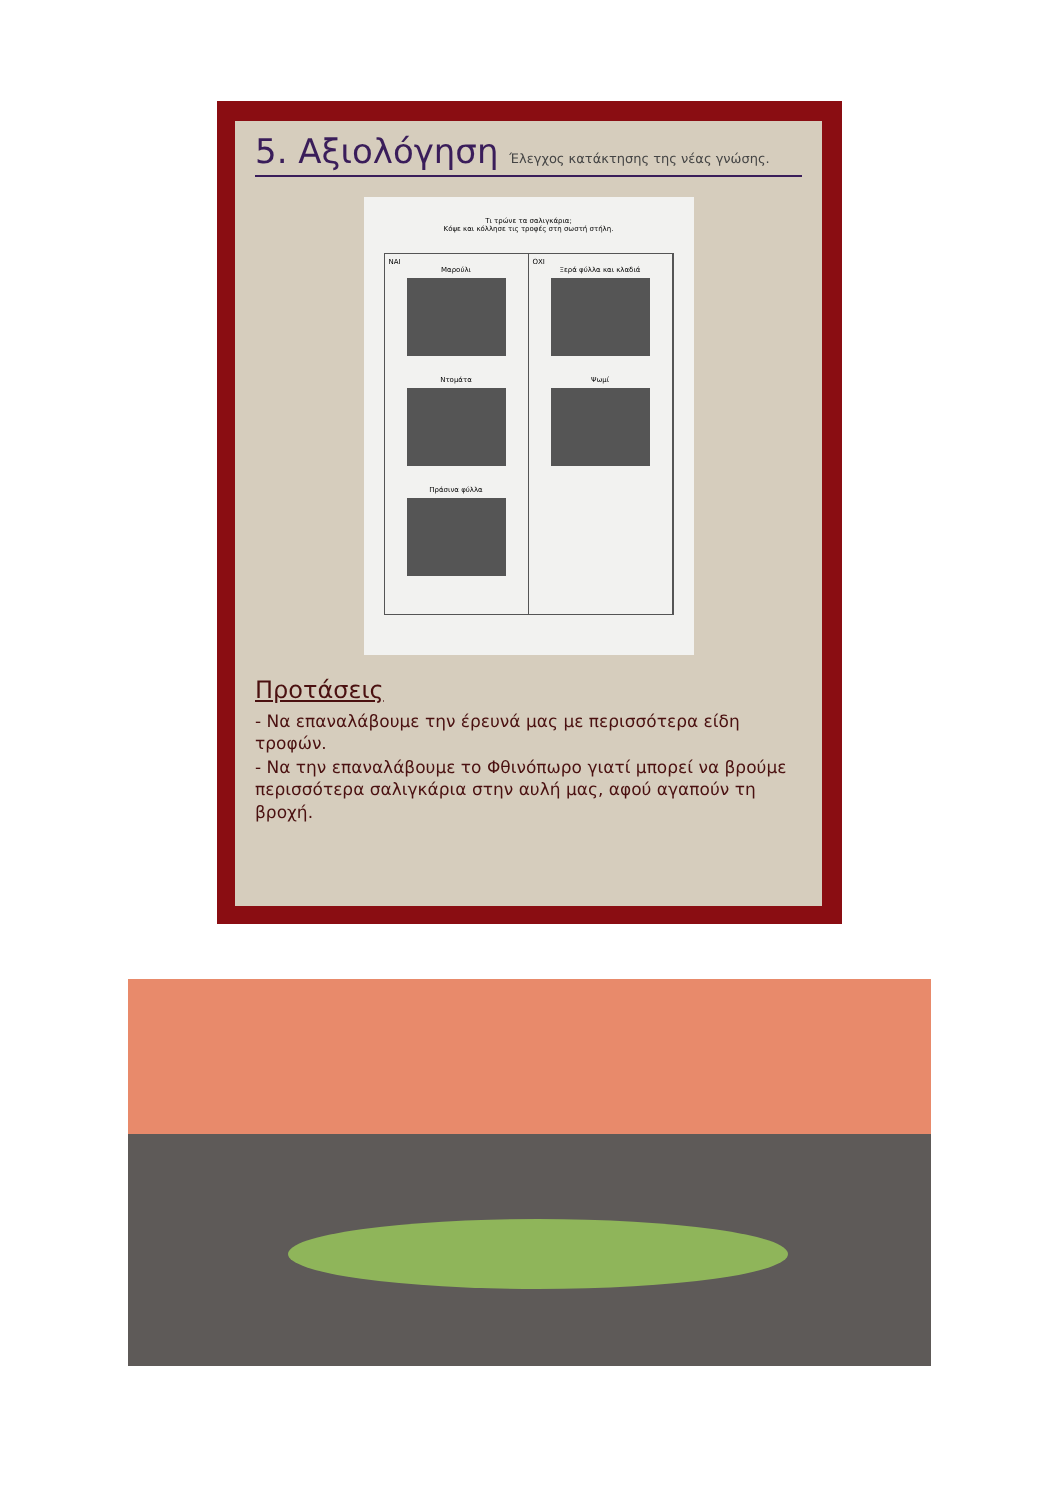5. Αξιολόγηση Έλεγχος κατάκτησης της νέας γνώσης.
Τι τρώνε τα σαλιγκάρια;
Κόψε και κόλλησε τις τροφές στη σωστή στήλη.
ΝΑΙ
Μαρούλι
Ντομάτα
Πράσινα φύλλα
ΟΧΙ
Ξερά φύλλα και κλαδιά
Ψωμί
Προτάσεις
- Να επαναλάβουμε την έρευνά μας με περισσότερα είδη τροφών.
- Να την επαναλάβουμε το Φθινόπωρο γιατί μπορεί να βρούμε περισσότερα σαλιγκάρια στην αυλή μας, αφού αγαπούν τη βροχή.